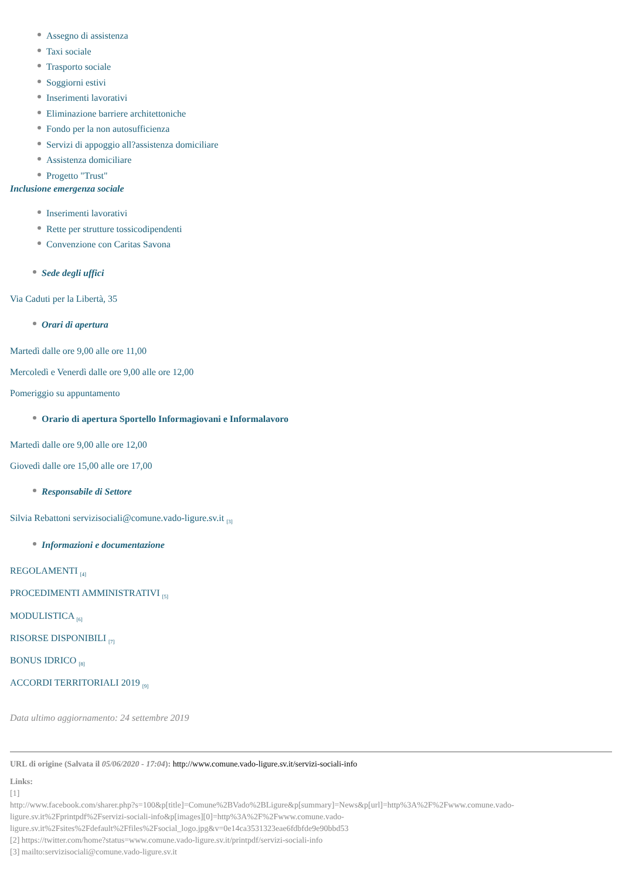Assegno di assistenza
Taxi sociale
Trasporto sociale
Soggiorni estivi
Inserimenti lavorativi
Eliminazione barriere architettoniche
Fondo per la non autosufficienza
Servizi di appoggio all?assistenza domiciliare
Assistenza domiciliare
Progetto "Trust"
Inclusione emergenza sociale
Inserimenti lavorativi
Rette per strutture tossicodipendenti
Convenzione con Caritas Savona
Sede degli uffici
Via Caduti per la Libertà, 35
Orari di apertura
Martedì dalle ore 9,00 alle ore 11,00
Mercoledì e Venerdì dalle ore 9,00 alle ore 12,00
Pomeriggio su appuntamento
Orario di apertura Sportello Informagiovani e Informalavoro
Martedì dalle ore 9,00 alle ore 12,00
Giovedì dalle ore 15,00 alle ore 17,00
Responsabile di Settore
Silvia Rebattoni servizisociali@comune.vado-ligure.sv.it <sup>[3]</sup>
Informazioni e documentazione
REGOLAMENTI <sup>[4]</sup>
PROCEDIMENTI AMMINISTRATIVI <sup>[5]</sup>
MODULISTICA <sup>[6]</sup>
RISORSE DISPONIBILI <sup>[7]</sup>
BONUS IDRICO <sup>[8]</sup>
ACCORDI TERRITORIALI 2019 <sup>[9]</sup>
Data ultimo aggiornamento: 24 settembre 2019
URL di origine (Salvata il 05/06/2020 - 17:04): http://www.comune.vado-ligure.sv.it/servizi-sociali-info
Links:
[1]
http://www.facebook.com/sharer.php?s=100&p[title]=Comune%2BVado%2BLigure&p[summary]=News&p[url]=http%3A%2F%2Fwww.comune.vado-ligure.sv.it%2Fprintpdf%2Fservizi-sociali-info&p[images][0]=http%3A%2F%2Fwww.comune.vado-ligure.sv.it%2Fsites%2Fdefault%2Ffiles%2Fsocial_logo.jpg&v=0e14ca3531323eae6fdbfde9e90bbd53
[2] https://twitter.com/home?status=www.comune.vado-ligure.sv.it/printpdf/servizi-sociali-info
[3] mailto:servizisociali@comune.vado-ligure.sv.it